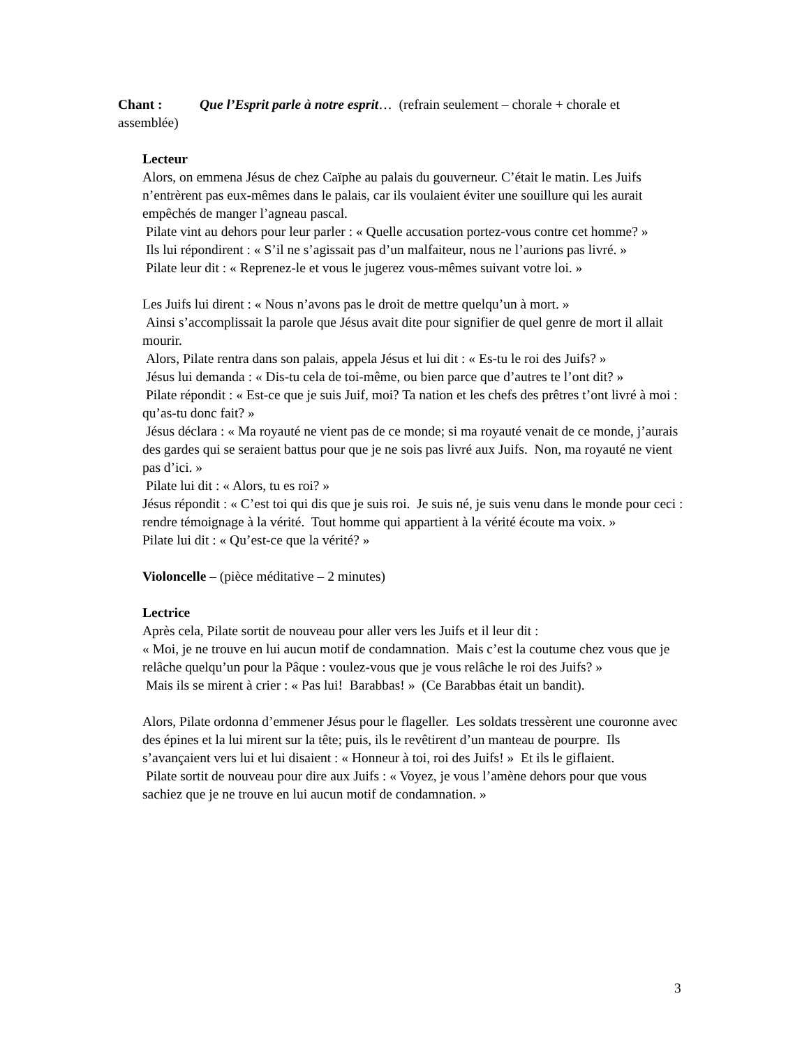Chant : Que l’Esprit parle à notre esprit… (refrain seulement – chorale + chorale et assemblée)
Lecteur
Alors, on emmena Jésus de chez Caïphe au palais du gouverneur. C’était le matin. Les Juifs n’entrèrent pas eux-mêmes dans le palais, car ils voulaient éviter une souillure qui les aurait empêchés de manger l’agneau pascal.
Pilate vint au dehors pour leur parler : « Quelle accusation portez-vous contre cet homme? »
Ils lui répondirent : « S’il ne s’agissait pas d’un malfaiteur, nous ne l’aurions pas livré. »
Pilate leur dit : « Reprenez-le et vous le jugerez vous-mêmes suivant votre loi. »
Les Juifs lui dirent : « Nous n’avons pas le droit de mettre quelqu’un à mort. »
Ainsi s’accomplissait la parole que Jésus avait dite pour signifier de quel genre de mort il allait mourir.
Alors, Pilate rentra dans son palais, appela Jésus et lui dit : « Es-tu le roi des Juifs? »
Jésus lui demanda : « Dis-tu cela de toi-même, ou bien parce que d’autres te l’ont dit? »
Pilate répondit : « Est-ce que je suis Juif, moi? Ta nation et les chefs des prêtres t’ont livré à moi : qu’as-tu donc fait? »
Jésus déclara : « Ma royauté ne vient pas de ce monde; si ma royauté venait de ce monde, j’aurais des gardes qui se seraient battus pour que je ne sois pas livré aux Juifs. Non, ma royauté ne vient pas d’ici. »
Pilate lui dit : « Alors, tu es roi? »
Jésus répondit : « C’est toi qui dis que je suis roi. Je suis né, je suis venu dans le monde pour ceci : rendre témoignage à la vérité. Tout homme qui appartient à la vérité écoute ma voix. »
Pilate lui dit : « Qu’est-ce que la vérité? »
Violoncelle – (pièce méditative – 2 minutes)
Lectrice
Après cela, Pilate sortit de nouveau pour aller vers les Juifs et il leur dit :
« Moi, je ne trouve en lui aucun motif de condamnation. Mais c’est la coutume chez vous que je relâche quelqu’un pour la Pâque : voulez-vous que je vous relâche le roi des Juifs? »
Mais ils se mirent à crier : « Pas lui! Barabbas! » (Ce Barabbas était un bandit).
Alors, Pilate ordonna d’emmener Jésus pour le flageller. Les soldats tressèrent une couronne avec des épines et la lui mirent sur la tête; puis, ils le revêtirent d’un manteau de pourpre. Ils s’avançaient vers lui et lui disaient : « Honneur à toi, roi des Juifs! » Et ils le giflaient.
Pilate sortit de nouveau pour dire aux Juifs : « Voyez, je vous l’amène dehors pour que vous sachiez que je ne trouve en lui aucun motif de condamnation. »
3